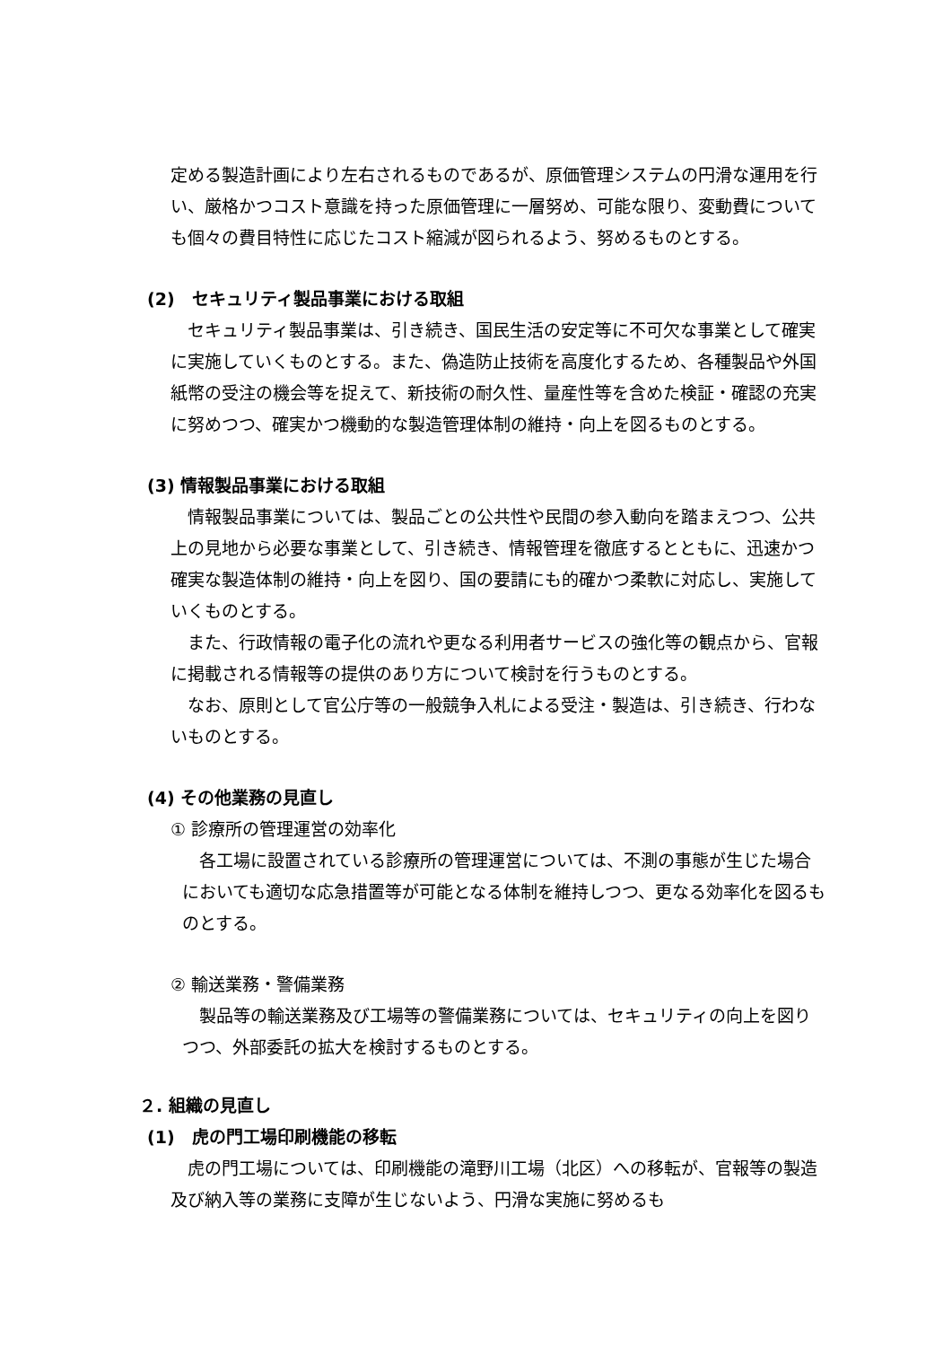定める製造計画により左右されるものであるが、原価管理システムの円滑な運用を行い、厳格かつコスト意識を持った原価管理に一層努め、可能な限り、変動費についても個々の費目特性に応じたコスト縮減が図られるよう、努めるものとする。
(2)　セキュリティ製品事業における取組
　セキュリティ製品事業は、引き続き、国民生活の安定等に不可欠な事業として確実に実施していくものとする。また、偽造防止技術を高度化するため、各種製品や外国紙幣の受注の機会等を捉えて、新技術の耐久性、量産性等を含めた検証・確認の充実に努めつつ、確実かつ機動的な製造管理体制の維持・向上を図るものとする。
(3) 情報製品事業における取組
　情報製品事業については、製品ごとの公共性や民間の参入動向を踏まえつつ、公共上の見地から必要な事業として、引き続き、情報管理を徹底するとともに、迅速かつ確実な製造体制の維持・向上を図り、国の要請にも的確かつ柔軟に対応し、実施していくものとする。
　また、行政情報の電子化の流れや更なる利用者サービスの強化等の観点から、官報に掲載される情報等の提供のあり方について検討を行うものとする。
　なお、原則として官公庁等の一般競争入札による受注・製造は、引き続き、行わないものとする。
(4) その他業務の見直し
① 診療所の管理運営の効率化
　各工場に設置されている診療所の管理運営については、不測の事態が生じた場合においても適切な応急措置等が可能となる体制を維持しつつ、更なる効率化を図るものとする。
② 輸送業務・警備業務
　製品等の輸送業務及び工場等の警備業務については、セキュリティの向上を図りつつ、外部委託の拡大を検討するものとする。
２. 組織の見直し
(1)　虎の門工場印刷機能の移転
　虎の門工場については、印刷機能の滝野川工場（北区）への移転が、官報等の製造及び納入等の業務に支障が生じないよう、円滑な実施に努めるも